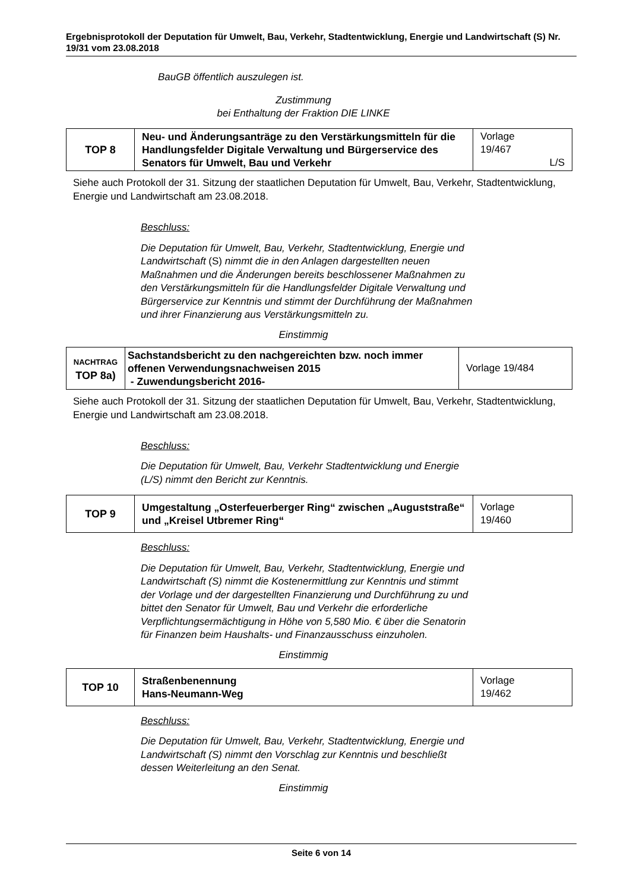Ergebnisprotokoll der Deputation für Umwelt, Bau, Verkehr, Stadtentwicklung, Energie und Landwirtschaft (S) Nr. 19/31 vom 23.08.2018
BauGB öffentlich auszulegen ist.
Zustimmung
bei Enthaltung der Fraktion DIE LINKE
| TOP 8 | Neu- und Änderungsanträge zu den Verstärkungsmitteln für die Handlungsfelder Digitale Verwaltung und Bürgerservice des Senators für Umwelt, Bau und Verkehr | Vorlage 19/467 L/S |
Siehe auch Protokoll der 31. Sitzung der staatlichen Deputation für Umwelt, Bau, Verkehr, Stadtentwicklung, Energie und Landwirtschaft am 23.08.2018.
Beschluss:
Die Deputation für Umwelt, Bau, Verkehr, Stadtentwicklung, Energie und Landwirtschaft (S) nimmt die in den Anlagen dargestellten neuen Maßnahmen und die Änderungen bereits beschlossener Maßnahmen zu den Verstärkungsmitteln für die Handlungsfelder Digitale Verwaltung und Bürgerservice zur Kenntnis und stimmt der Durchführung der Maßnahmen und ihrer Finanzierung aus Verstärkungsmitteln zu.
Einstimmig
| NACHTRAG TOP 8a) | Sachstandsbericht zu den nachgereichten bzw. noch immer offenen Verwendungsnachweisen 2015 - Zuwendungsbericht 2016- | Vorlage 19/484 |
Siehe auch Protokoll der 31. Sitzung der staatlichen Deputation für Umwelt, Bau, Verkehr, Stadtentwicklung, Energie und Landwirtschaft am 23.08.2018.
Beschluss:
Die Deputation für Umwelt, Bau, Verkehr Stadtentwicklung und Energie (L/S) nimmt den Bericht zur Kenntnis.
| TOP 9 | Umgestaltung „Osterfeuerberger Ring“ zwischen „Auguststraße“ und „Kreisel Utbremer Ring“ | Vorlage 19/460 |
Beschluss:
Die Deputation für Umwelt, Bau, Verkehr, Stadtentwicklung, Energie und Landwirtschaft (S) nimmt die Kostenermittlung zur Kenntnis und stimmt der Vorlage und der dargestellten Finanzierung und Durchführung zu und bittet den Senator für Umwelt, Bau und Verkehr die erforderliche Verpflichtungsermächtigung in Höhe von 5,580 Mio. € über die Senatorin für Finanzen beim Haushalts- und Finanzausschuss einzuholen.
Einstimmig
| TOP 10 | Straßenbenennung Hans-Neumann-Weg | Vorlage 19/462 |
Beschluss:
Die Deputation für Umwelt, Bau, Verkehr, Stadtentwicklung, Energie und Landwirtschaft (S) nimmt den Vorschlag zur Kenntnis und beschließt dessen Weiterleitung an den Senat.
Einstimmig
Seite 6 von 14